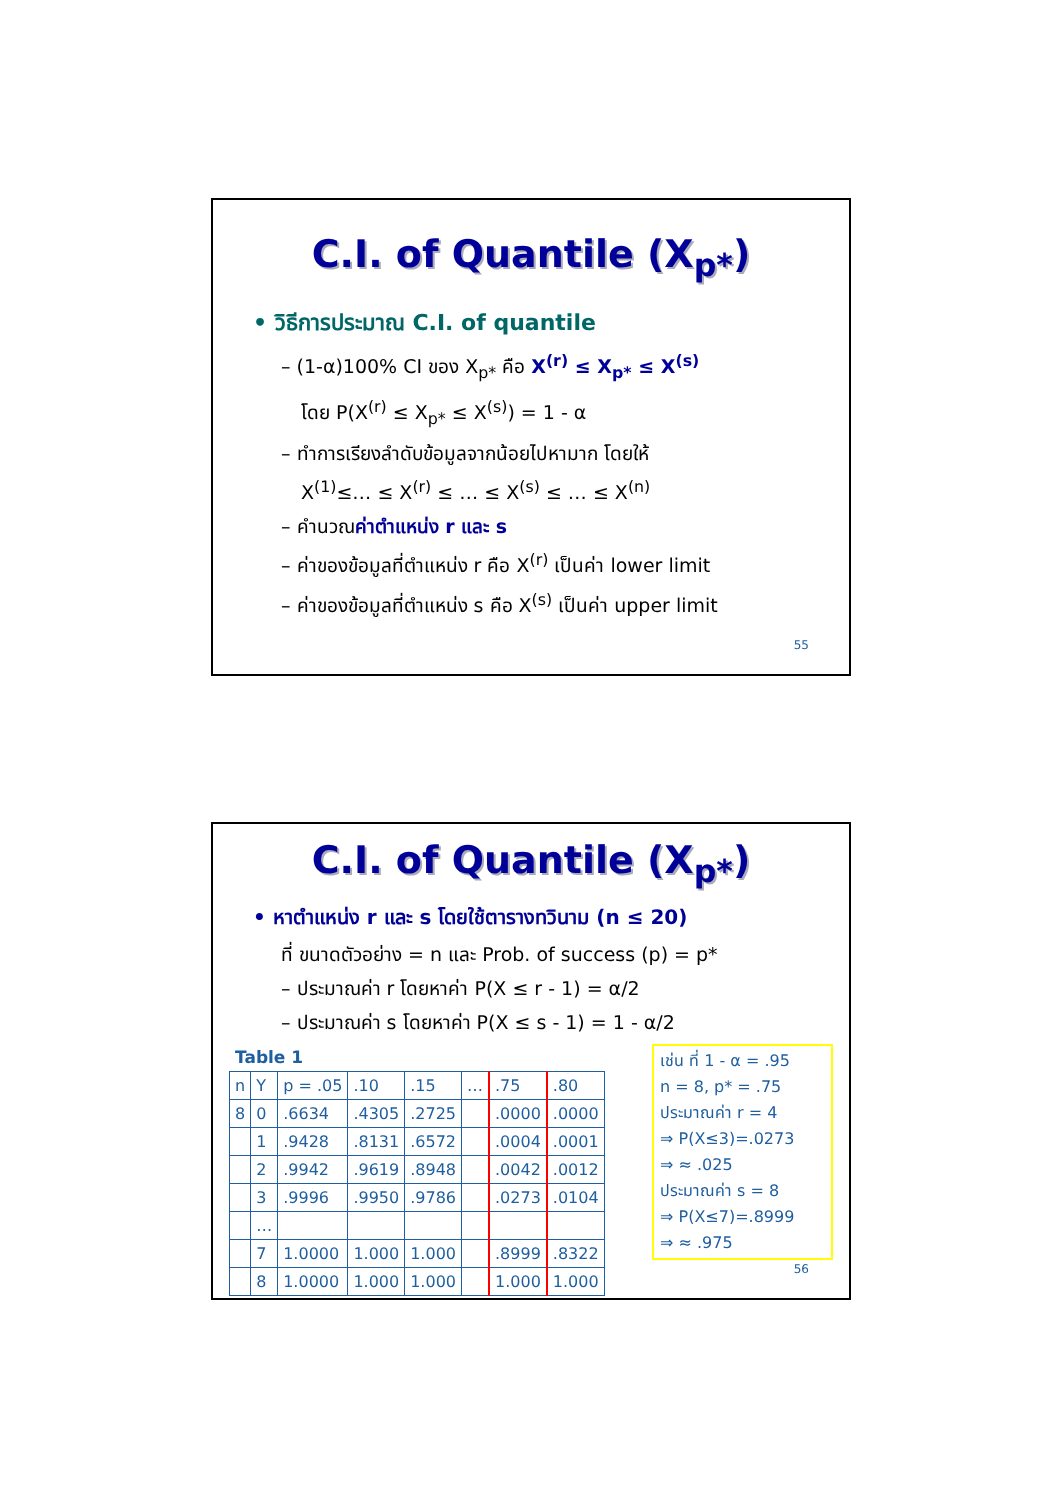C.I. of Quantile (X<sub>p*</sub>)
• วิธีการประมาณ C.I. of quantile
– (1-α)100% CI ของ X<sub>p*</sub> คือ X<sup>(r)</sup> ≤ X<sub>p*</sub> ≤ X<sup>(s)</sup>
โดย P(X<sup>(r)</sup> ≤ X<sub>p*</sub> ≤ X<sup>(s)</sup>) = 1 - α
– ทำการเรียงลำดับข้อมูลจากน้อยไปหามาก โดยให้
X<sup>(1)</sup>≤… ≤ X<sup>(r)</sup> ≤ … ≤ X<sup>(s)</sup> ≤ … ≤ X<sup>(n)</sup>
– คำนวณค่าตำแหน่ง r และ s
– ค่าของข้อมูลที่ตำแหน่ง r คือ X<sup>(r)</sup> เป็นค่า lower limit
– ค่าของข้อมูลที่ตำแหน่ง s คือ X<sup>(s)</sup> เป็นค่า upper limit
55
C.I. of Quantile (X<sub>p*</sub>)
• หาตำแหน่ง r และ s โดยใช้ตารางทวินาม (n ≤ 20)
ที่ ขนาดตัวอย่าง = n และ Prob. of success (p) = p*
– ประมาณค่า r โดยหาค่า P(X ≤ r - 1) = α/2
– ประมาณค่า s โดยหาค่า P(X ≤ s - 1) = 1 - α/2
Table 1
| n | Y | p = .05 | .10 | .15 | … | .75 | .80 |
| 8 | 0 | .6634 | .4305 | .2725 | | .0000 | .0000 |
| | 1 | .9428 | .8131 | .6572 | | .0004 | .0001 |
| | 2 | .9942 | .9619 | .8948 | | .0042 | .0012 |
| | 3 | .9996 | .9950 | .9786 | | .0273 | .0104 |
| | … | | | | | | |
| | 7 | 1.0000 | 1.000 | 1.000 | | .8999 | .8322 |
| | 8 | 1.0000 | 1.000 | 1.000 | | 1.000 | 1.000 |
เช่น ที่ 1 - α = .95
n = 8, p* = .75
ประมาณค่า r = 4
⇒ P(X≤3)=.0273
⇒ ≈ .025
ประมาณค่า s = 8
⇒ P(X≤7)=.8999
⇒ ≈ .975
56